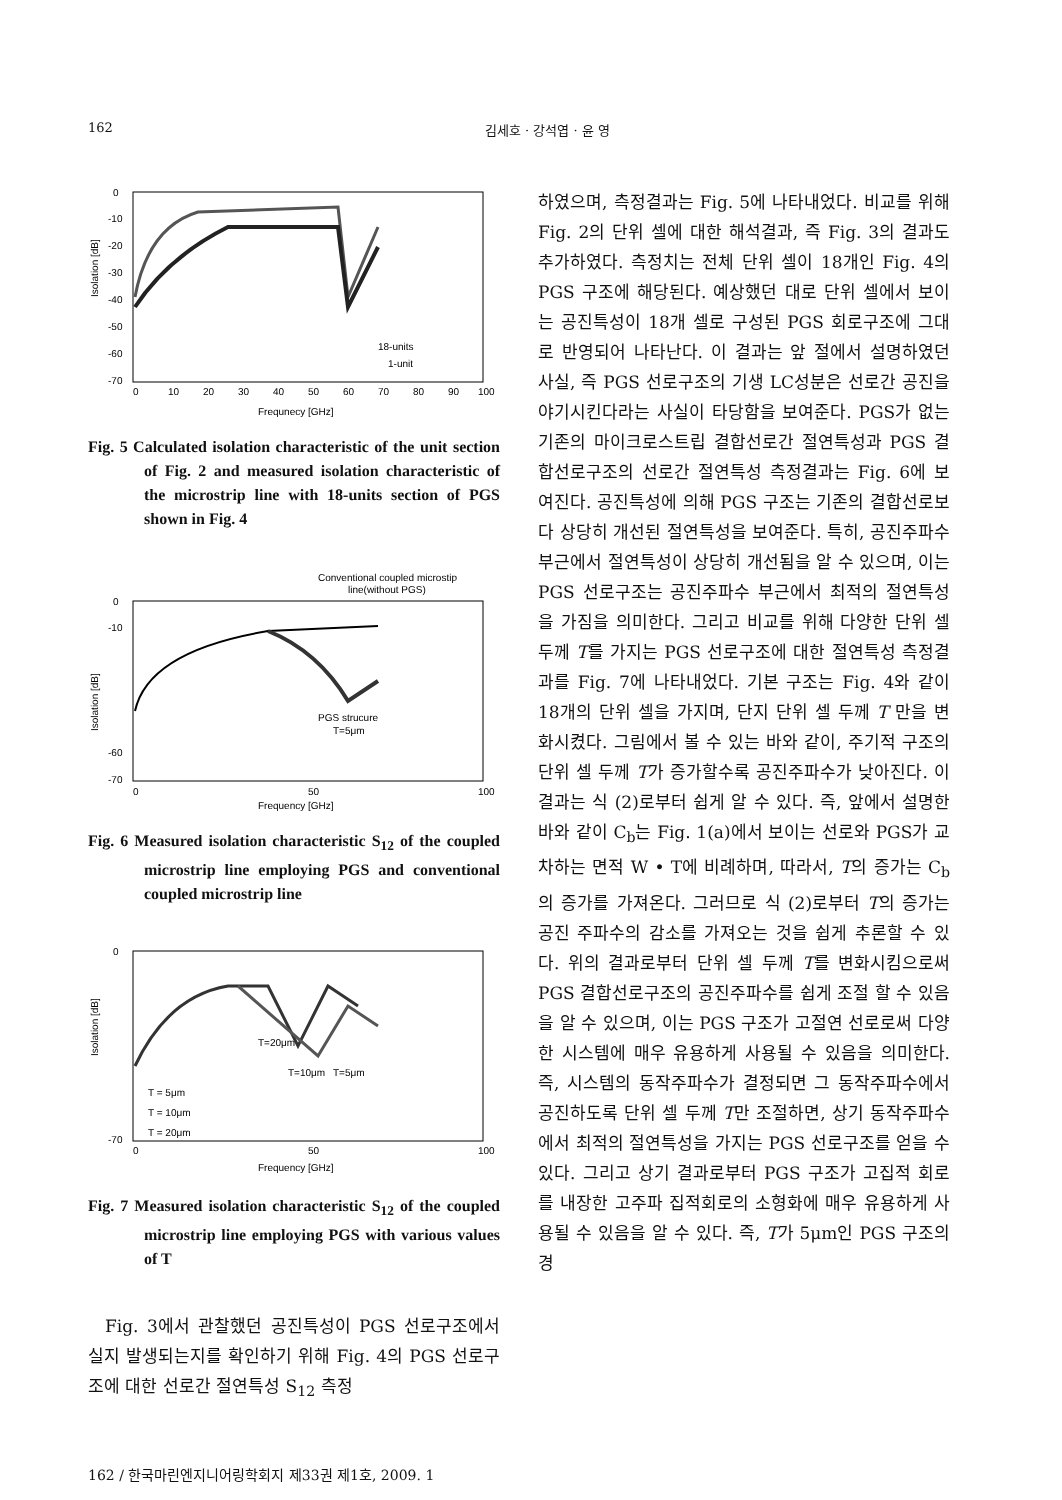162 김세호 · 강석엽 · 윤 영
0
-10
-20
-30
-40
-50
-60
-70
0
10
20
30
40
50
60
70
80
90
100
18-units
1-unit
Isolation [dB]
Frequnecy [GHz]
Fig. 5 Calculated isolation characteristic of the unit section of Fig. 2 and measured isolation characteristic of the microstrip line with 18-units section of PGS shown in Fig. 4
Conventional coupled microstip
line(without PGS)
0
-10
-60
-70
PGS strucure
T=5μm
0
50
100
Isolation [dB]
Frequency [GHz]
Fig. 6 Measured isolation characteristic S<sub>12</sub> of the coupled microstrip line employing PGS and conventional coupled microstrip line
0
-70
T=20μm
T=10μm
T=5μm
T = 5μm
T = 10μm
T = 20μm
0
50
100
Isolation [dB]
Frequency [GHz]
Fig. 7 Measured isolation characteristic S<sub>12</sub> of the coupled microstrip line employing PGS with various values of T
Fig. 3에서 관찰했던 공진특성이 PGS 선로구조에서 실지 발생되는지를 확인하기 위해 Fig. 4의 PGS 선로구조에 대한 선로간 절연특성 S<sub>12</sub> 측정
하였으며, 측정결과는 Fig. 5에 나타내었다. 비교를 위해 Fig. 2의 단위 셀에 대한 해석결과, 즉 Fig. 3의 결과도 추가하였다. 측정치는 전체 단위 셀이 18개인 Fig. 4의 PGS 구조에 해당된다. 예상했던 대로 단위 셀에서 보이는 공진특성이 18개 셀로 구성된 PGS 회로구조에 그대로 반영되어 나타난다. 이 결과는 앞 절에서 설명하였던 사실, 즉 PGS 선로구조의 기생 LC성분은 선로간 공진을 야기시킨다라는 사실이 타당함을 보여준다. PGS가 없는 기존의 마이크로스트립 결합선로간 절연특성과 PGS 결합선로구조의 선로간 절연특성 측정결과는 Fig. 6에 보여진다. 공진특성에 의해 PGS 구조는 기존의 결합선로보다 상당히 개선된 절연특성을 보여준다. 특히, 공진주파수 부근에서 절연특성이 상당히 개선됨을 알 수 있으며, 이는 PGS 선로구조는 공진주파수 부근에서 최적의 절연특성을 가짐을 의미한다. 그리고 비교를 위해 다양한 단위 셀 두께 T를 가지는 PGS 선로구조에 대한 절연특성 측정결과를 Fig. 7에 나타내었다. 기본 구조는 Fig. 4와 같이 18개의 단위 셀을 가지며, 단지 단위 셀 두께 T 만을 변화시켰다. 그림에서 볼 수 있는 바와 같이, 주기적 구조의 단위 셀 두께 T가 증가할수록 공진주파수가 낮아진다. 이 결과는 식 (2)로부터 쉽게 알 수 있다. 즉, 앞에서 설명한 바와 같이 C<sub>b</sub>는 Fig. 1(a)에서 보이는 선로와 PGS가 교차하는 면적 W • T에 비례하며, 따라서, T의 증가는 C<sub>b</sub>의 증가를 가져온다. 그러므로 식 (2)로부터 T의 증가는 공진 주파수의 감소를 가져오는 것을 쉽게 추론할 수 있다. 위의 결과로부터 단위 셀 두께 T를 변화시킴으로써 PGS 결합선로구조의 공진주파수를 쉽게 조절 할 수 있음을 알 수 있으며, 이는 PGS 구조가 고절연 선로로써 다양한 시스템에 매우 유용하게 사용될 수 있음을 의미한다. 즉, 시스템의 동작주파수가 결정되면 그 동작주파수에서 공진하도록 단위 셀 두께 T만 조절하면, 상기 동작주파수에서 최적의 절연특성을 가지는 PGS 선로구조를 얻을 수 있다. 그리고 상기 결과로부터 PGS 구조가 고집적 회로를 내장한 고주파 집적회로의 소형화에 매우 유용하게 사용될 수 있음을 알 수 있다. 즉, T가 5μm인 PGS 구조의 경
162 / 한국마린엔지니어링학회지 제33권 제1호, 2009. 1